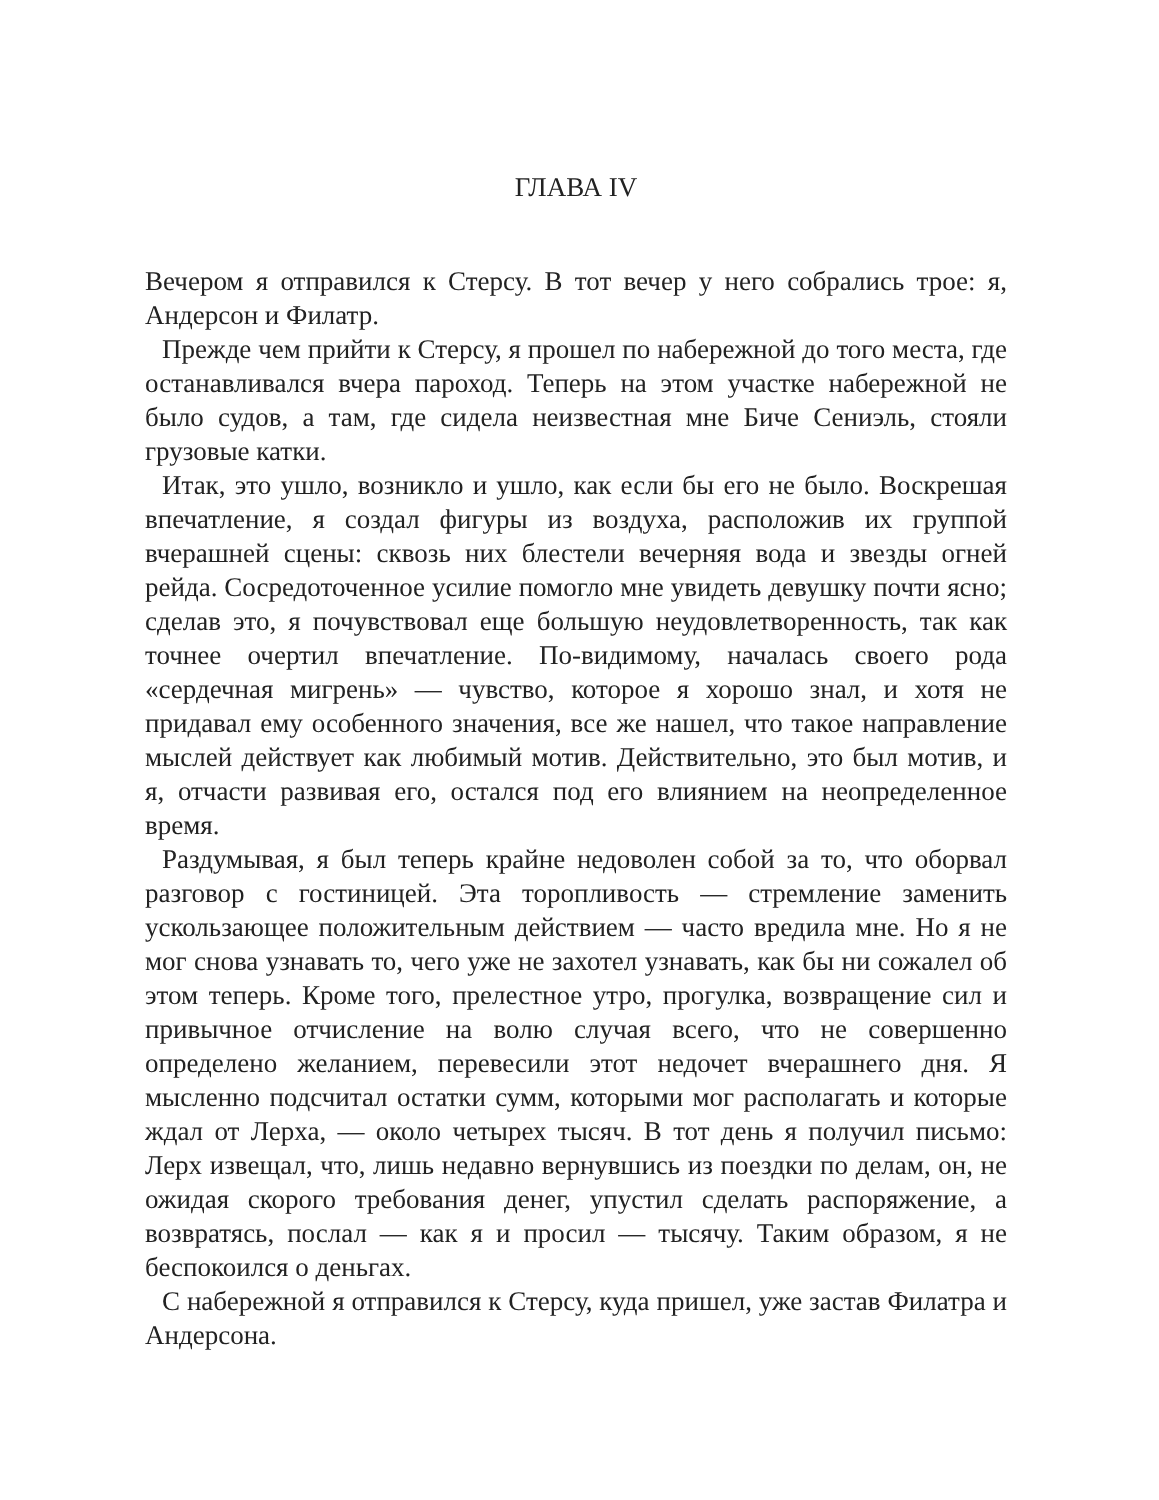ГЛАВА IV
Вечером я отправился к Стерсу. В тот вечер у него собрались трое: я, Андерсон и Филатр.
Прежде чем прийти к Стерсу, я прошел по набережной до того места, где останавливался вчера пароход. Теперь на этом участке набережной не было судов, а там, где сидела неизвестная мне Биче Сениэль, стояли грузовые катки.
Итак, это ушло, возникло и ушло, как если бы его не было. Воскрешая впечатление, я создал фигуры из воздуха, расположив их группой вчерашней сцены: сквозь них блестели вечерняя вода и звезды огней рейда. Сосредоточенное усилие помогло мне увидеть девушку почти ясно; сделав это, я почувствовал еще большую неудовлетворенность, так как точнее очертил впечатление. По-видимому, началась своего рода «сердечная мигрень» — чувство, которое я хорошо знал, и хотя не придавал ему особенного значения, все же нашел, что такое направление мыслей действует как любимый мотив. Действительно, это был мотив, и я, отчасти развивая его, остался под его влиянием на неопределенное время.
Раздумывая, я был теперь крайне недоволен собой за то, что оборвал разговор с гостиницей. Эта торопливость — стремление заменить ускользающее положительным действием — часто вредила мне. Но я не мог снова узнавать то, чего уже не захотел узнавать, как бы ни сожалел об этом теперь. Кроме того, прелестное утро, прогулка, возвращение сил и привычное отчисление на волю случая всего, что не совершенно определено желанием, перевесили этот недочет вчерашнего дня. Я мысленно подсчитал остатки сумм, которыми мог располагать и которые ждал от Лерха, — около четырех тысяч. В тот день я получил письмо: Лерх извещал, что, лишь недавно вернувшись из поездки по делам, он, не ожидая скорого требования денег, упустил сделать распоряжение, а возвратясь, послал — как я и просил — тысячу. Таким образом, я не беспокоился о деньгах.
С набережной я отправился к Стерсу, куда пришел, уже застав Филатра и Андерсона.